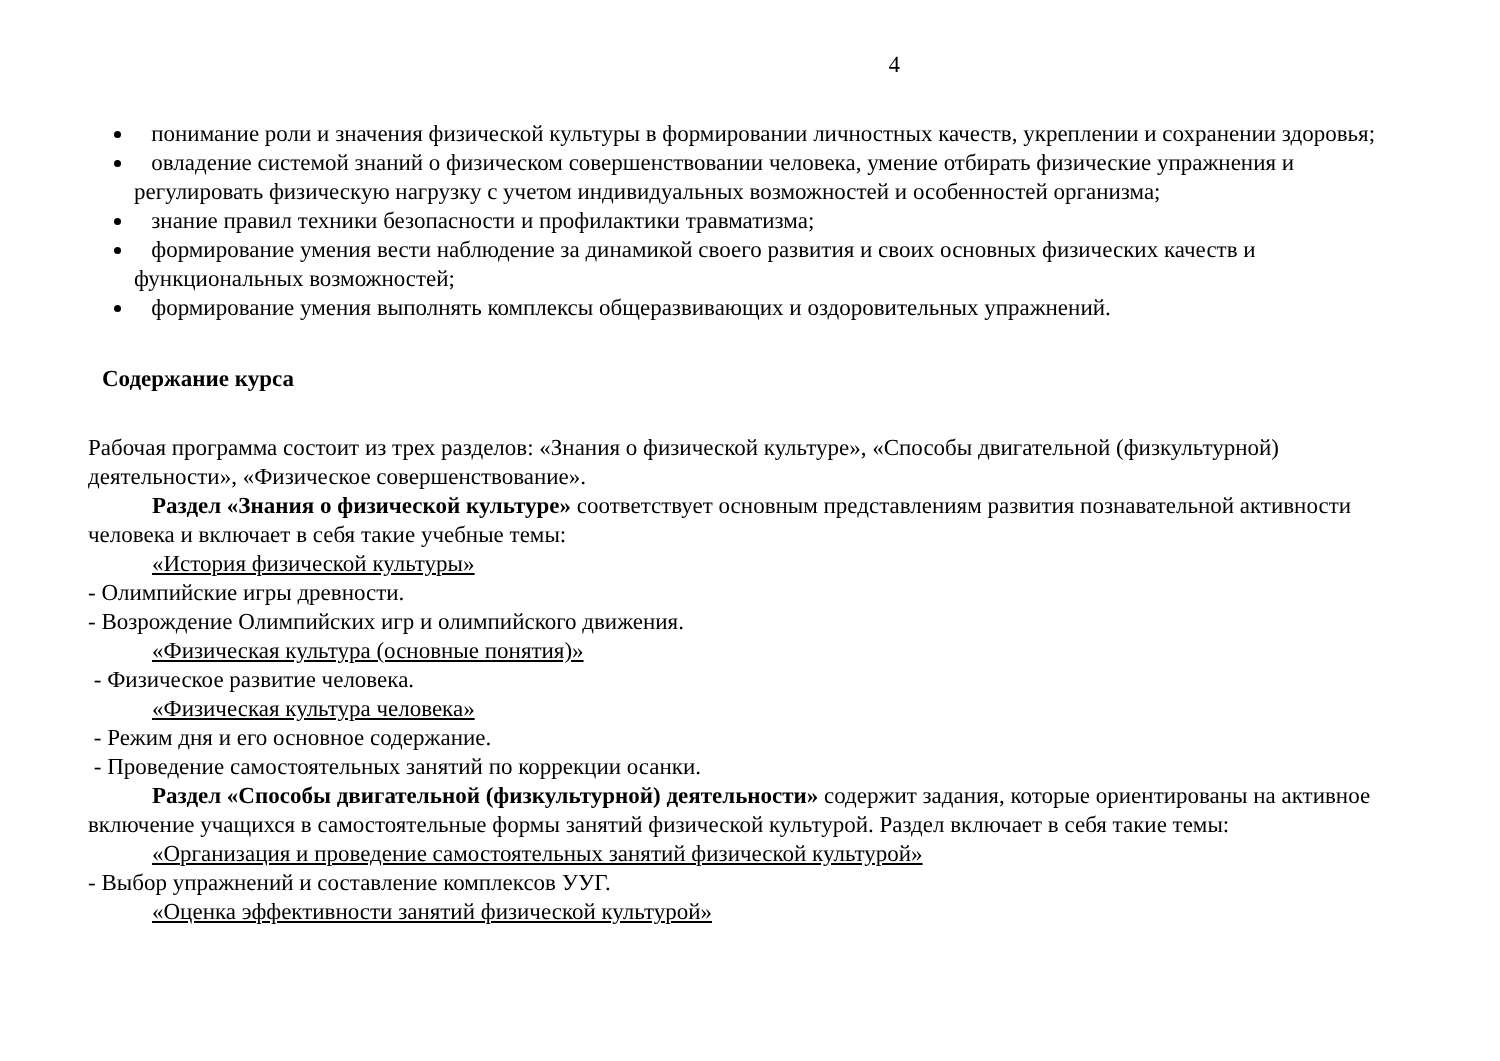4
понимание роли и значения физической культуры в формировании личностных качеств, укреплении и сохранении здоровья;
овладение системой знаний о физическом совершенствовании человека, умение отбирать физические упражнения и регулировать физическую нагрузку с учетом индивидуальных возможностей и особенностей организма;
знание правил техники безопасности и профилактики травматизма;
формирование умения вести наблюдение за динамикой своего развития и своих основных физических качеств и функциональных возможностей;
формирование умения выполнять комплексы общеразвивающих и оздоровительных упражнений.
Содержание курса
Рабочая программа состоит из трех разделов: «Знания о физической культуре», «Способы двигательной (физкультурной) деятельности», «Физическое совершенствование».
Раздел «Знания о физической культуре» соответствует основным представлениям развития познавательной активности человека и включает в себя такие учебные темы:
«История физической культуры»
- Олимпийские игры древности.
- Возрождение Олимпийских игр и олимпийского движения.
«Физическая культура (основные понятия)»
- Физическое развитие человека.
«Физическая культура человека»
- Режим дня и его основное содержание.
- Проведение самостоятельных занятий по коррекции осанки.
Раздел «Способы двигательной (физкультурной) деятельности» содержит задания, которые ориентированы на активное включение учащихся в самостоятельные формы занятий физической культурой. Раздел включает в себя такие темы:
«Организация и проведение самостоятельных занятий физической культурой»
- Выбор упражнений и составление комплексов УУГ.
«Оценка эффективности занятий физической культурой»